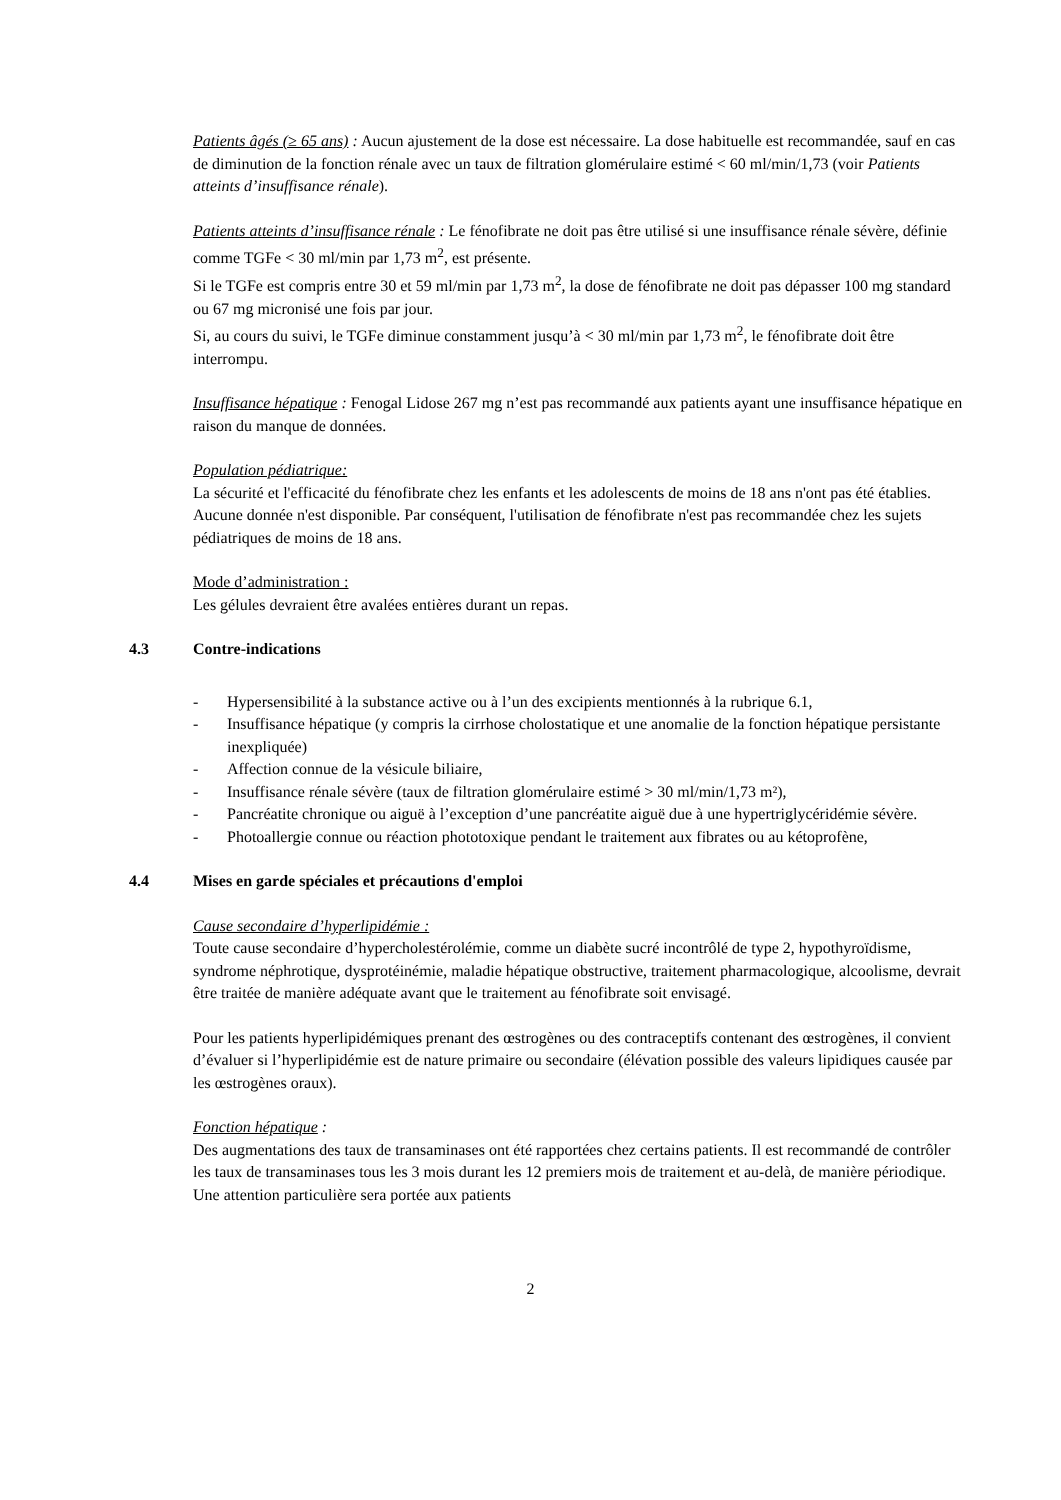Patients âgés (≥ 65 ans) : Aucun ajustement de la dose est nécessaire. La dose habituelle est recommandée, sauf en cas de diminution de la fonction rénale avec un taux de filtration glomérulaire estimé < 60 ml/min/1,73 (voir Patients atteints d’insuffisance rénale).
Patients atteints d’insuffisance rénale : Le fénofibrate ne doit pas être utilisé si une insuffisance rénale sévère, définie comme TGFe < 30 ml/min par 1,73 m<sup>2</sup>, est présente.
Si le TGFe est compris entre 30 et 59 ml/min par 1,73 m<sup>2</sup>, la dose de fénofibrate ne doit pas dépasser 100 mg standard ou 67 mg micronisé une fois par jour.
Si, au cours du suivi, le TGFe diminue constamment jusqu’à < 30 ml/min par 1,73 m<sup>2</sup>, le fénofibrate doit être interrompu.
Insuffisance hépatique : Fenogal Lidose 267 mg n’est pas recommandé aux patients ayant une insuffisance hépatique en raison du manque de données.
Population pédiatrique:
La sécurité et l'efficacité du fénofibrate chez les enfants et les adolescents de moins de 18 ans n'ont pas été établies. Aucune donnée n'est disponible. Par conséquent, l'utilisation de fénofibrate n'est pas recommandée chez les sujets pédiatriques de moins de 18 ans.
Mode d’administration :
Les gélules devraient être avalées entières durant un repas.
4.3 Contre-indications
- Hypersensibilité à la substance active ou à l’un des excipients mentionnés à la rubrique 6.1,
- Insuffisance hépatique (y compris la cirrhose cholostatique et une anomalie de la fonction hépatique persistante inexpliquée)
- Affection connue de la vésicule biliaire,
- Insuffisance rénale sévère (taux de filtration glomérulaire estimé > 30 ml/min/1,73 m²),
- Pancréatite chronique ou aiguë à l’exception d’une pancréatite aiguë due à une hypertriglycéridémie sévère.
- Photoallergie connue ou réaction phototoxique pendant le traitement aux fibrates ou au kétoprofène,
4.4 Mises en garde spéciales et précautions d'emploi
Cause secondaire d’hyperlipidémie :
Toute cause secondaire d’hypercholestérolémie, comme un diabète sucré incontrôlé de type 2, hypothyroïdisme, syndrome néphrotique, dysprotéinémie, maladie hépatique obstructive, traitement pharmacologique, alcoolisme, devrait être traitée de manière adéquate avant que le traitement au fénofibrate soit envisagé.
Pour les patients hyperlipidémiques prenant des œstrogènes ou des contraceptifs contenant des œstrogènes, il convient d’évaluer si l’hyperlipidémie est de nature primaire ou secondaire (élévation possible des valeurs lipidiques causée par les œstrogènes oraux).
Fonction hépatique :
Des augmentations des taux de transaminases ont été rapportées chez certains patients. Il est recommandé de contrôler les taux de transaminases tous les 3 mois durant les 12 premiers mois de traitement et au-delà, de manière périodique. Une attention particulière sera portée aux patients
2